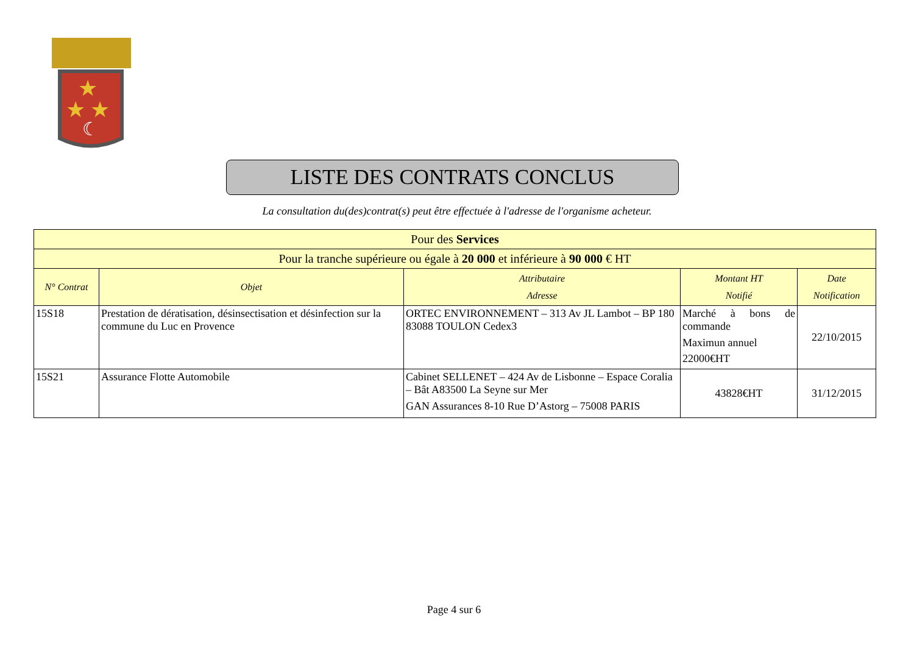★
★
★
☾
LISTE DES CONTRATS CONCLUS
La consultation du(des)contrat(s) peut être effectuée à l'adresse de l'organisme acheteur.
| Pour des Services | | | | |
| --- | --- | --- | --- | --- |
| Pour la tranche supérieure ou égale à 20 000 et inférieure à 90 000 € HT | | | | |
| N° Contrat | Objet | Attributaire Adresse | Montant HT Notifié | Date Notification |
| 15S18 | Prestation de dératisation, désinsectisation et désinfection sur la commune du Luc en Provence | ORTEC ENVIRONNEMENT – 313 Av JL Lambot – BP 180 83088 TOULON Cedex3 | Marché à bons de commande Maximun annuel 22000€HT | 22/10/2015 |
| 15S21 | Assurance Flotte Automobile | Cabinet SELLENET – 424 Av de Lisbonne – Espace Coralia – Bât A83500 La Seyne sur Mer GAN Assurances 8-10 Rue D’Astorg – 75008 PARIS | 43828€HT | 31/12/2015 |
Page 4 sur 6